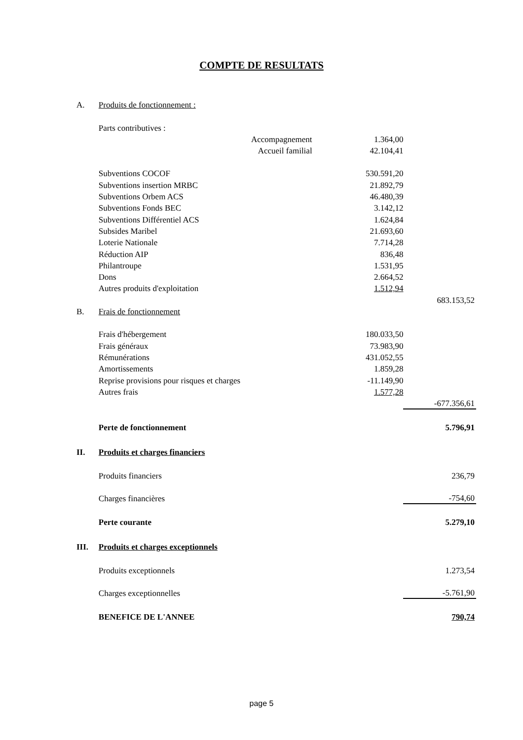COMPTE DE RESULTATS
| A. | Produits de fonctionnement : | | | |
| | Parts contributives : | | | |
| | Accompagnement | 1.364,00 | | |
| | Accueil familial | 42.104,41 | | |
| | Subventions COCOF | 530.591,20 | | |
| | Subventions insertion MRBC | 21.892,79 | | |
| | Subventions Orbem ACS | 46.480,39 | | |
| | Subventions Fonds BEC | 3.142,12 | | |
| | Subventions Différentiel ACS | 1.624,84 | | |
| | Subsides Maribel | 21.693,60 | | |
| | Loterie Nationale | 7.714,28 | | |
| | Réduction AIP | 836,48 | | |
| | Philantroupe | 1.531,95 | | |
| | Dons | 2.664,52 | | |
| | Autres produits d'exploitation | 1.512,94 | | |
| | | | | 683.153,52 |
| B. | Frais de fonctionnement | | | |
| | Frais d'hébergement | 180.033,50 | | |
| | Frais généraux | 73.983,90 | | |
| | Rémunérations | 431.052,55 | | |
| | Amortissements | 1.859,28 | | |
| | Reprise provisions pour risques et charges | -11.149,90 | | |
| | Autres frais | 1.577,28 | | |
| | | | | -677.356,61 |
| | Perte de fonctionnement | | | 5.796,91 |
| II. | Produits et charges financiers | | | |
| | Produits financiers | | | 236,79 |
| | Charges financières | | | -754,60 |
| | Perte courante | | | 5.279,10 |
| III. | Produits et charges exceptionnels | | | |
| | Produits exceptionnels | | | 1.273,54 |
| | Charges exceptionnelles | | | -5.761,90 |
| | BENEFICE DE L'ANNEE | | | 790,74 |
page 5